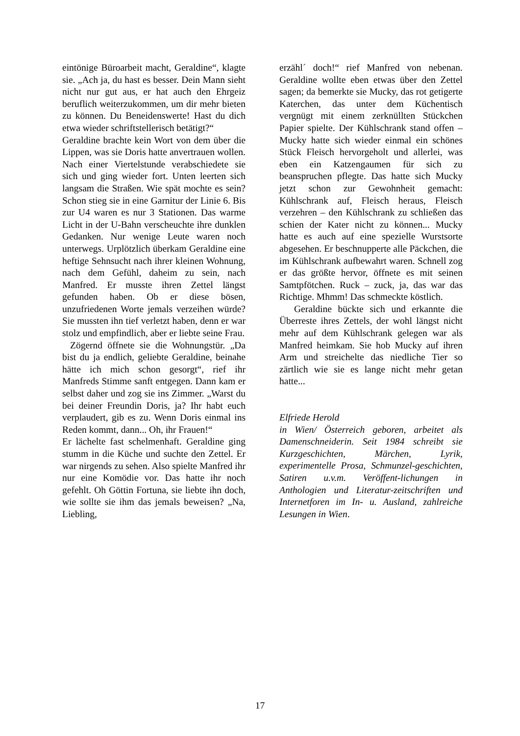eintönige Büroarbeit macht, Geraldine“, klagte sie. „Ach ja, du hast es besser. Dein Mann sieht nicht nur gut aus, er hat auch den Ehrgeiz beruflich weiterzukommen, um dir mehr bieten zu können. Du Beneidenswerte! Hast du dich etwa wieder schriftstellerisch betätigt?“
Geraldine brachte kein Wort von dem über die Lippen, was sie Doris hatte anvertrauen wollen. Nach einer Viertelstunde verabschiedete sie sich und ging wieder fort. Unten leerten sich langsam die Straßen. Wie spät mochte es sein? Schon stieg sie in eine Garnitur der Linie 6. Bis zur U4 waren es nur 3 Stationen. Das warme Licht in der U-Bahn verscheuchte ihre dunklen Gedanken. Nur wenige Leute waren noch unterwegs. Urplötzlich überkam Geraldine eine heftige Sehnsucht nach ihrer kleinen Wohnung, nach dem Gefühl, daheim zu sein, nach Manfred. Er musste ihren Zettel längst gefunden haben. Ob er diese bösen, unzufriedenen Worte jemals verzeihen würde? Sie mussten ihn tief verletzt haben, denn er war stolz und empfindlich, aber er liebte seine Frau.
Zögernd öffnete sie die Wohnungstür. „Da bist du ja endlich, geliebte Geraldine, beinahe hätte ich mich schon gesorgt“, rief ihr Manfreds Stimme sanft entgegen. Dann kam er selbst daher und zog sie ins Zimmer. „Warst du bei deiner Freundin Doris, ja? Ihr habt euch verplaudert, gib es zu. Wenn Doris einmal ins Reden kommt, dann... Oh, ihr Frauen!“
Er lächelte fast schelmenhaft. Geraldine ging stumm in die Küche und suchte den Zettel. Er war nirgends zu sehen. Also spielte Manfred ihr nur eine Komödie vor. Das hatte ihr noch gefehlt. Oh Göttin Fortuna, sie liebte ihn doch, wie sollte sie ihm das jemals beweisen? „Na, Liebling,
erzähl´ doch!“ rief Manfred von nebenan. Geraldine wollte eben etwas über den Zettel sagen; da bemerkte sie Mucky, das rot getigerte Katerchen, das unter dem Küchentisch vergnügt mit einem zerknüllten Stückchen Papier spielte. Der Kühlschrank stand offen – Mucky hatte sich wieder einmal ein schönes Stück Fleisch hervorgeholt und allerlei, was eben ein Katzengaumen für sich zu beanspruchen pflegte. Das hatte sich Mucky jetzt schon zur Gewohnheit gemacht: Kühlschrank auf, Fleisch heraus, Fleisch verzehren – den Kühlschrank zu schließen das schien der Kater nicht zu können... Mucky hatte es auch auf eine spezielle Wurstsorte abgesehen. Er beschnupperte alle Päckchen, die im Kühlschrank aufbewahrt waren. Schnell zog er das größte hervor, öffnete es mit seinen Samtpfötchen. Ruck – zuck, ja, das war das Richtige. Mhmm! Das schmeckte köstlich.
Geraldine bückte sich und erkannte die Überreste ihres Zettels, der wohl längst nicht mehr auf dem Kühlschrank gelegen war als Manfred heimkam. Sie hob Mucky auf ihren Arm und streichelte das niedliche Tier so zärtlich wie sie es lange nicht mehr getan hatte...
Elfriede Herold
in Wien/ Österreich geboren, arbeitet als Damenschneiderin. Seit 1984 schreibt sie Kurzgeschichten, Märchen, Lyrik, experimentelle Prosa, Schmunzel-geschichten, Satiren u.v.m. Veröffent-lichungen in Anthologien und Literatur-zeitschriften und Internetforen im In- u. Ausland, zahlreiche Lesungen in Wien.
17